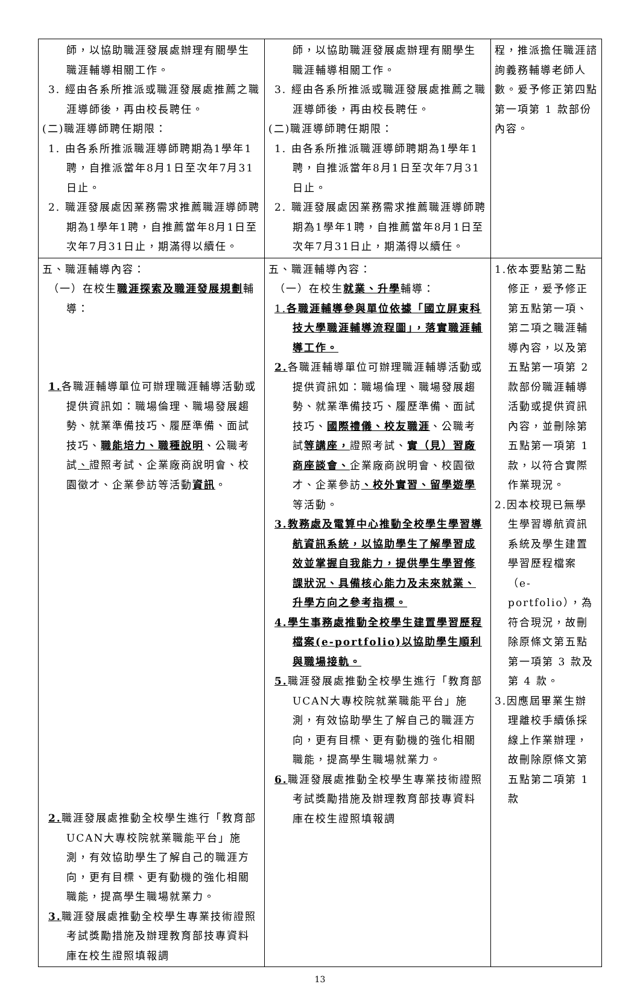| 師，以協助職涯發展處辦理有關學生職涯輔導相關工作。 3. 經由各系所推派或職涯發展處推薦之職涯導師後，再由校長聘任。 (二)職涯導師聘任期限： 1. 由各系所推派職涯導師聘期為1學年1聘，自推派當年8月1日至次年7月31日止。 2. 職涯發展處因業務需求推薦職涯導師聘期為1學年1聘，自推薦當年8月1日至次年7月31日止，期滿得以續任。 | 師，以協助職涯發展處辦理有關學生職涯輔導相關工作。 3. 經由各系所推派或職涯發展處推薦之職涯導師後，再由校長聘任。 (二)職涯導師聘任期限： 1. 由各系所推派職涯導師聘期為1學年1聘，自推派當年8月1日至次年7月31日止。 2. 職涯發展處因業務需求推薦職涯導師聘期為1學年1聘，自推薦當年8月1日至次年7月31日止，期滿得以續任。 | 程，推派擔任職涯諮詢義務輔導老師人數。爰予修正第四點第一項第 1 款部份內容。 |
| 五、職涯輔導內容： （一）在校生 職涯探索及職涯發展規劃 輔導： 1. 各職涯輔導單位可辦理職涯輔導活動或提供資訊如：職場倫理、職場發展趨勢、就業準備技巧、履歷準備、面試技巧、 職能培力、職種說明 、公職考試 、 證照考試、企業廠商說明會、校園徵才、企業參訪等活動 資訊 。 2. 職涯發展處推動全校學生進行「教育部UCAN大專校院就業職能平台」施測，有效協助學生了解自己的職涯方向，更有目標、更有動機的強化相關職能，提高學生職場就業力。 3. 職涯發展處推動全校學生專業技術證照考試獎勵措施及辦理教育部技專資料庫在校生證照填報調 | 五、職涯輔導內容： （一）在校生 就業、升學 輔導： 1. 各職涯輔導參與單位依據「國立屏東科技大學職涯輔導流程圖」，落實職涯輔導工作。 2. 各職涯輔導單位可辦理職涯輔導活動或提供資訊如：職場倫理、職場發展趨勢、就業準備技巧、履歷準備、面試技巧、 國際禮儀、校友職涯 、公職考試 等講座， 證照考試、 實（見）習廠商座談會、 企業廠商說明會、校園徵才、企業參訪 、校外實習、留學遊學 等活動。 3.教務處及電算中心推動全校學生學習導航資訊系統，以協助學生了解學習成效並掌握自我能力，提供學生學習修課狀況、具備核心能力及未來就業、升學方向之參考指標。 4.學生事務處推動全校學生建置學習歷程檔案(e-portfolio)以協助學生順利與職場接軌。 5. 職涯發展處推動全校學生進行「教育部UCAN大專校院就業職能平台」施測，有效協助學生了解自己的職涯方向，更有目標、更有動機的強化相關職能，提高學生職場就業力。 6. 職涯發展處推動全校學生專業技術證照考試獎勵措施及辦理教育部技專資料庫在校生證照填報調 | 1.依本要點第二點修正，爰予修正第五點第一項、第二項之職涯輔導內容，以及第五點第一項第 2 款部份職涯輔導活動或提供資訊內容，並刪除第五點第一項第 1 款，以符合實際作業現況。 2.因本校現已無學生學習導航資訊系統及學生建置學習歷程檔案（e-portfolio），為符合現況，故刪除原條文第五點第一項第 3 款及第 4 款。 3.因應屆畢業生辦理離校手續係採線上作業辦理，故刪除原條文第五點第二項第 1 款 |
13